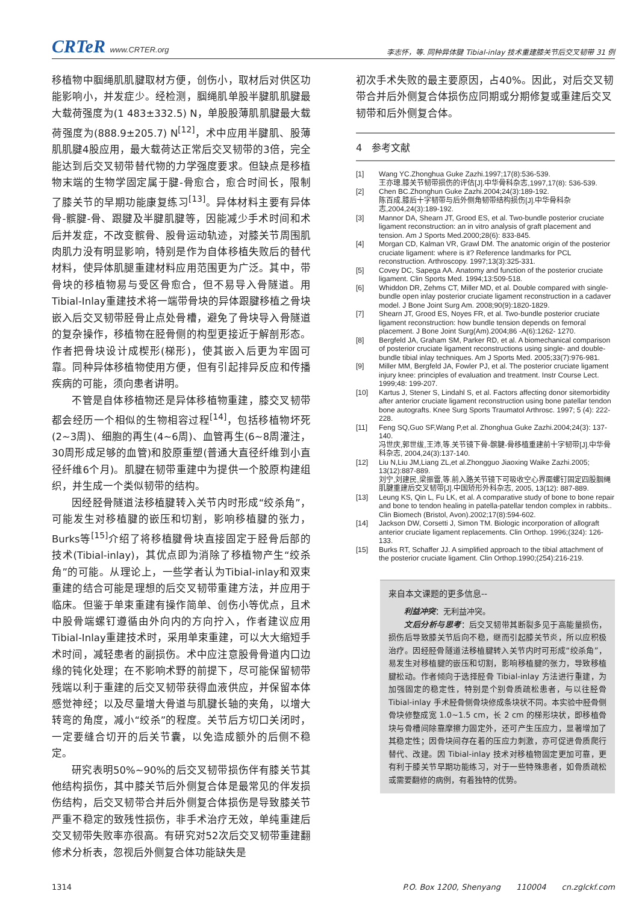CRTeR www.CRTER.org
李志怀，等. 同种异体腱 Tibial-inlay 技术重建膝关节后交叉韧带 31 例
移植物中腘绳肌肌腱取材方便，创伤小，取材后对供区功能影响小，并发症少。经检测，腘绳肌单股半腱肌肌腱最大载荷强度为(1 483±332.5) N，单股股薄肌肌腱最大载荷强度为(888.9±205.7) N<sup>[12]</sup>，术中应用半腱肌、股薄肌肌腱4股应用，最大载荷达正常后交叉韧带的3倍，完全能达到后交叉韧带替代物的力学强度要求。但缺点是移植物末端的生物学固定属于腱-骨愈合，愈合时间长，限制了膝关节的早期功能康复练习<sup>[13]</sup>。异体材料主要有异体骨-髌腱-骨、跟腱及半腱肌腱等，因能减少手术时间和术后并发症，不改变髌骨、股骨运动轨迹，对膝关节周围肌肉肌力没有明显影响，特别是作为自体移植失败后的替代材料，使异体肌腿重建材料应用范围更为广泛。其中，带骨块的移植物易与受区骨愈合，但不易导入骨隧道。用Tibial-Inlay重建技术将一端带骨块的异体跟腱移植之骨块嵌入后交叉韧带胫骨止点处骨槽，避免了骨块导入骨隧道的复杂操作，移植物在胫骨侧的构型更接近于解剖形态。作者把骨块设计成楔形(梯形)，使其嵌入后更为牢固可靠。同种异体移植物使用方便，但有引起排异反应和传播疾病的可能，须向患者讲明。
  不管是自体移植物还是异体移植物重建，膝交叉韧带都会经历一个相似的生物相容过程<sup>[14]</sup>，包括移植物坏死(2~3周)、细胞的再生(4~6周)、血管再生(6~8周灌注，30周形成足够的血管)和胶原重塑(普通大直径纤维到小直径纤维6个月)。肌腱在韧带重建中为提供一个胶原构建组织，并生成一个类似韧带的结构。
  因经胫骨隧道法移植腱转入关节内时形成“绞杀角”，可能发生对移植腱的嵌压和切割，影响移植腱的张力，Burks等<sup>[15]</sup>介绍了将移植腱骨块直接固定于胫骨后部的技术(Tibial-inlay)，其优点即为消除了移植物产生“绞杀角”的可能。从理论上，一些学者认为Tibial-inlay和双束重建的结合可能是理想的后交叉韧带重建方法，并应用于临床。但鉴于单束重建有操作简单、创伤小等优点，且术中股骨端螺钉遵循由外向内的方向拧入，作者建议应用Tibial-Inlay重建技术时，采用单束重建，可以大大缩短手术时间，减轻患者的副损伤。术中应注意股骨骨道内口边缘的钝化处理；在不影响术野的前提下，尽可能保留韧带残端以利于重建的后交叉韧带获得血液供应，并保留本体感觉神经；以及尽量增大骨道与肌腱长轴的夹角，以增大转弯的角度，减小“绞杀”的程度。关节后方切口关闭时，一定要缝合切开的后关节囊，以免造成额外的后侧不稳定。
  研究表明50%~90%的后交叉韧带损伤伴有膝关节其他结构损伤，其中膝关节后外侧复合体是最常见的伴发损伤结构，后交叉韧带合并后外侧复合体损伤是导致膝关节严重不稳定的致残性损伤，非手术治疗无效，单纯重建后交叉韧带失败率亦很高。有研究对52次后交叉韧带重建翻修术分析表，忽视后外侧复合体功能缺失是
初次手术失败的最主要原因，占40%。因此，对后交叉韧带合并后外侧复合体损伤应同期或分期修复或重建后交叉韧带和后外侧复合体。
4 参考文献
[1] Wang YC.Zhonghua Guke Zazhi.1997;17(8):536-539.
王亦璁.膝关节韧带损伤的评估[J].中华骨科杂志,1997,17(8): 536-539.
[2] Chen BC.Zhonghun Guke Zazhi.2004;24(3):189-192.
陈百成.膝后十字韧带与后外侧角韧带结构损伤[J].中华骨科杂志,2004,24(3):189-192.
[3] Mannor DA, Shearn JT, Grood ES, et al. Two-bundle posterior cruciate ligament reconstruction: an in vitro analysis of graft placement and tension. Am J Sports Med.2000;28(6): 833-845.
[4] Morgan CD, Kalman VR, Grawl DM. The anatomic origin of the posterior cruciate ligament: where is it? Reference landmarks for PCL reconstruction. Arthroscopy. 1997;13(3):325-331.
[5] Covey DC, Sapega AA. Anatomy and function of the posterior cruciate ligament. Clin Sports Med. 1994;13:509-518.
[6] Whiddon DR, Zehms CT, Miller MD, et al. Double compared with single-bundle open inlay posterior cruciate ligament reconstruction in a cadaver model. J Bone Joint Surg Am. 2008;90(9):1820-1829.
[7] Shearn JT, Grood ES, Noyes FR, et al. Two-bundle posterior cruciate ligament reconstruction: how bundle tension depends on femoral placement. J Bone Joint Surg(Am).2004;86 -A(6):1262- 1270.
[8] Bergfeld JA, Graham SM, Parker RD, et al. A biomechanical comparison of posterior cruciate ligament reconstructions using single- and double-bundle tibial inlay techniques. Am J Sports Med. 2005;33(7):976-981.
[9] Miller MM, Bergfeld JA, Fowler PJ, et al. The posterior cruciate ligament injury knee: principles of evaluation and treatment. Instr Course Lect. 1999;48: 199-207.
[10] Kartus J, Stener S, Lindahl S, et al. Factors affecting donor sitemorbidity after anterior cruciate ligament reconstruction using bone patellar tendon bone autografts. Knee Surg Sports Traumatol Arthrosc. 1997; 5 (4): 222-228.
[11] Feng SQ,Guo SF,Wang P,et al. Zhonghua Guke Zazhi.2004;24(3): 137-140.
冯世庆,郭世绂,王沛,等.关节镜下骨-髌腱-骨移植重建前十字韧带[J].中华骨科杂志, 2004,24(3):137-140.
[12] Liu N,Liu JM,Liang ZL,et al.Zhongguo Jiaoxing Waike Zazhi.2005; 13(12):887-889.
刘宁,刘建民,梁振雷,等.前入路关节镜下可吸收空心界面螺钉固定四股腘绳肌腱重建后交叉韧带[J].中国矫形外科杂志, 2005, 13(12): 887-889.
[13] Leung KS, Qin L, Fu LK, et al. A comparative study of bone to bone repair and bone to tendon healing in patella-patellar tendon complex in rabbits.. Clin Biomech (Bristol, Avon).2002;17(8):594-602.
[14] Jackson DW, Corsetti J, Simon TM. Biologic incorporation of allograft anterior cruciate ligament replacements. Clin Orthop. 1996;(324): 126-133.
[15] Burks RT, Schaffer JJ. A simplified approach to the tibial attachment of the posterior cruciate ligament. Clin Orthop.1990;(254):216-219.
来自本文课题的更多信息--
  利益冲突：无利益冲突。
  文后分析与思考：后交叉韧带其断裂多见于高能量损伤，损伤后导致膝关节后向不稳，继而引起膝关节炎，所以应积极治疗。因经胫骨隧道法移植腱转入关节内时可形成“绞杀角”，易发生对移植腱的嵌压和切割，影响移植腱的张力，导致移植腱松动。作者倾向于选择胫骨 Tibial-inlay 方法进行重建，为加强固定的稳定性，特别是个别骨质疏松患者，与以往胫骨 Tibial-inlay 手术胫骨侧骨块修成条块状不同。本实验中胫骨侧骨块修整成宽 1.0~1.5 cm，长 2 cm 的梯形块状，即移植骨块与骨槽间除靠摩擦力固定外，还可产生压应力，显著增加了其稳定性；因骨块间存在着的压应力刺激，亦可促进骨质爬行替代、改建。因 Tibial-inlay 技术对移植物固定更加可靠，更有利于膝关节早期功能练习，对于一些特殊患者，如骨质疏松或需要翻修的病例，有着独特的优势。
1314 P.O. Box 1200, Shenyang  110004  cn.zglckf.com